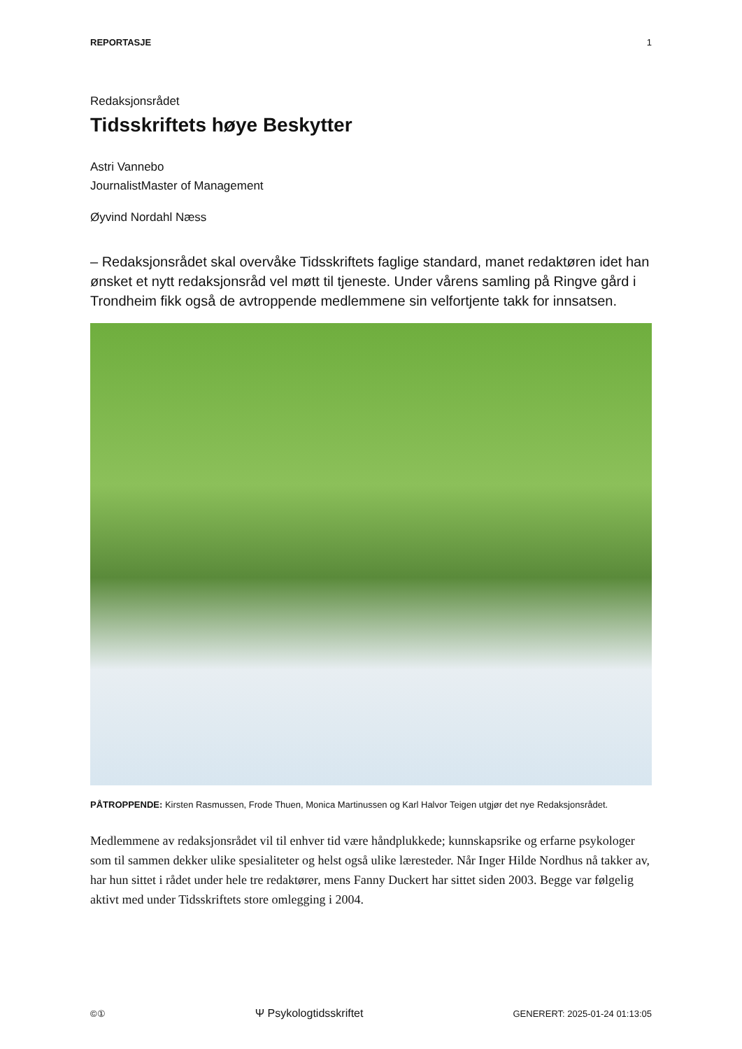REPORTASJE 1
Redaksjonsrådet
Tidsskriftets høye Beskytter
Astri Vannebo
JournalistMaster of Management
Øyvind Nordahl Næss
– Redaksjonsrådet skal overvåke Tidsskriftets faglige standard, manet redaktøren idet han ønsket et nytt redaksjonsråd vel møtt til tjeneste. Under vårens samling på Ringve gård i Trondheim fikk også de avtroppende medlemmene sin velfortjente takk for innsatsen.
PÅTROPPENDE: Kirsten Rasmussen, Frode Thuen, Monica Martinussen og Karl Halvor Teigen utgjør det nye Redaksjonsrådet.
Medlemmene av redaksjonsrådet vil til enhver tid være håndplukkede; kunnskapsrike og erfarne psykologer som til sammen dekker ulike spesialiteter og helst også ulike læresteder. Når Inger Hilde Nordhus nå takker av, har hun sittet i rådet under hele tre redaktører, mens Fanny Duckert har sittet siden 2003. Begge var følgelig aktivt med under Tidsskriftets store omlegging i 2004.
©① Ψ Psykologtidsskriftet GENERERT: 2025-01-24 01:13:05